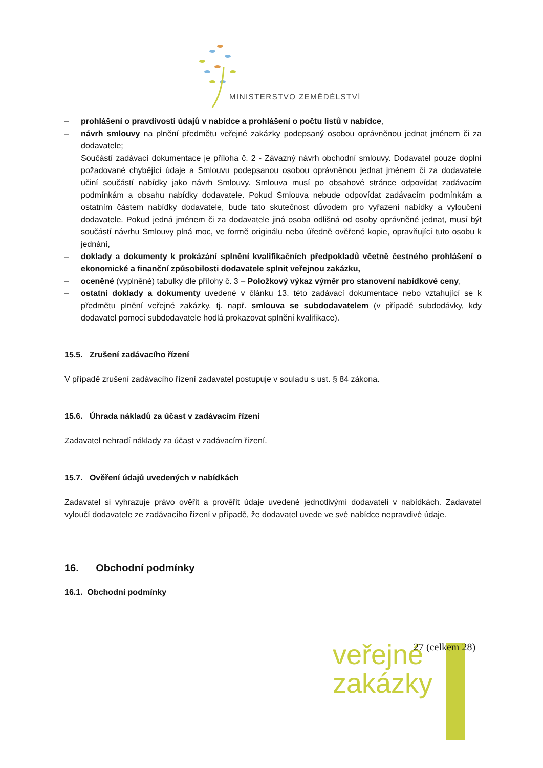MINISTERSTVO ZEMĚDĚLSTVÍ
– prohlášení o pravdivosti údajů v nabídce a prohlášení o počtu listů v nabídce,
– návrh smlouvy na plnění předmětu veřejné zakázky podepsaný osobou oprávněnou jednat jménem či za dodavatele;
Součástí zadávací dokumentace je příloha č. 2 - Závazný návrh obchodní smlouvy. Dodavatel pouze doplní požadované chybějící údaje a Smlouvu podepsanou osobou oprávněnou jednat jménem či za dodavatele učiní součástí nabídky jako návrh Smlouvy. Smlouva musí po obsahové stránce odpovídat zadávacím podmínkám a obsahu nabídky dodavatele. Pokud Smlouva nebude odpovídat zadávacím podmínkám a ostatním částem nabídky dodavatele, bude tato skutečnost důvodem pro vyřazení nabídky a vyloučení dodavatele. Pokud jedná jménem či za dodavatele jiná osoba odlišná od osoby oprávněné jednat, musí být součástí návrhu Smlouvy plná moc, ve formě originálu nebo úředně ověřené kopie, opravňující tuto osobu k jednání,
– doklady a dokumenty k prokázání splnění kvalifikačních předpokladů včetně čestného prohlášení o ekonomické a finanční způsobilosti dodavatele splnit veřejnou zakázku,
– oceněné (vyplněné) tabulky dle přílohy č. 3 – Položkový výkaz výměr pro stanovení nabídkové ceny,
– ostatní doklady a dokumenty uvedené v článku 13. této zadávací dokumentace nebo vztahující se k předmětu plnění veřejné zakázky, tj. např. smlouva se subdodavatelem (v případě subdodávky, kdy dodavatel pomocí subdodavatele hodlá prokazovat splnění kvalifikace).
15.5. Zrušení zadávacího řízení
V případě zrušení zadávacího řízení zadavatel postupuje v souladu s ust. § 84 zákona.
15.6. Úhrada nákladů za účast v zadávacím řízení
Zadavatel nehradí náklady za účast v zadávacím řízení.
15.7. Ověření údajů uvedených v nabídkách
Zadavatel si vyhrazuje právo ověřit a prověřit údaje uvedené jednotlivými dodavateli v nabídkách. Zadavatel vyloučí dodavatele ze zadávacího řízení v případě, že dodavatel uvede ve své nabídce nepravdivé údaje.
16. Obchodní podmínky
16.1. Obchodní podmínky
veřejné
zakázky
27 (celkem 28)